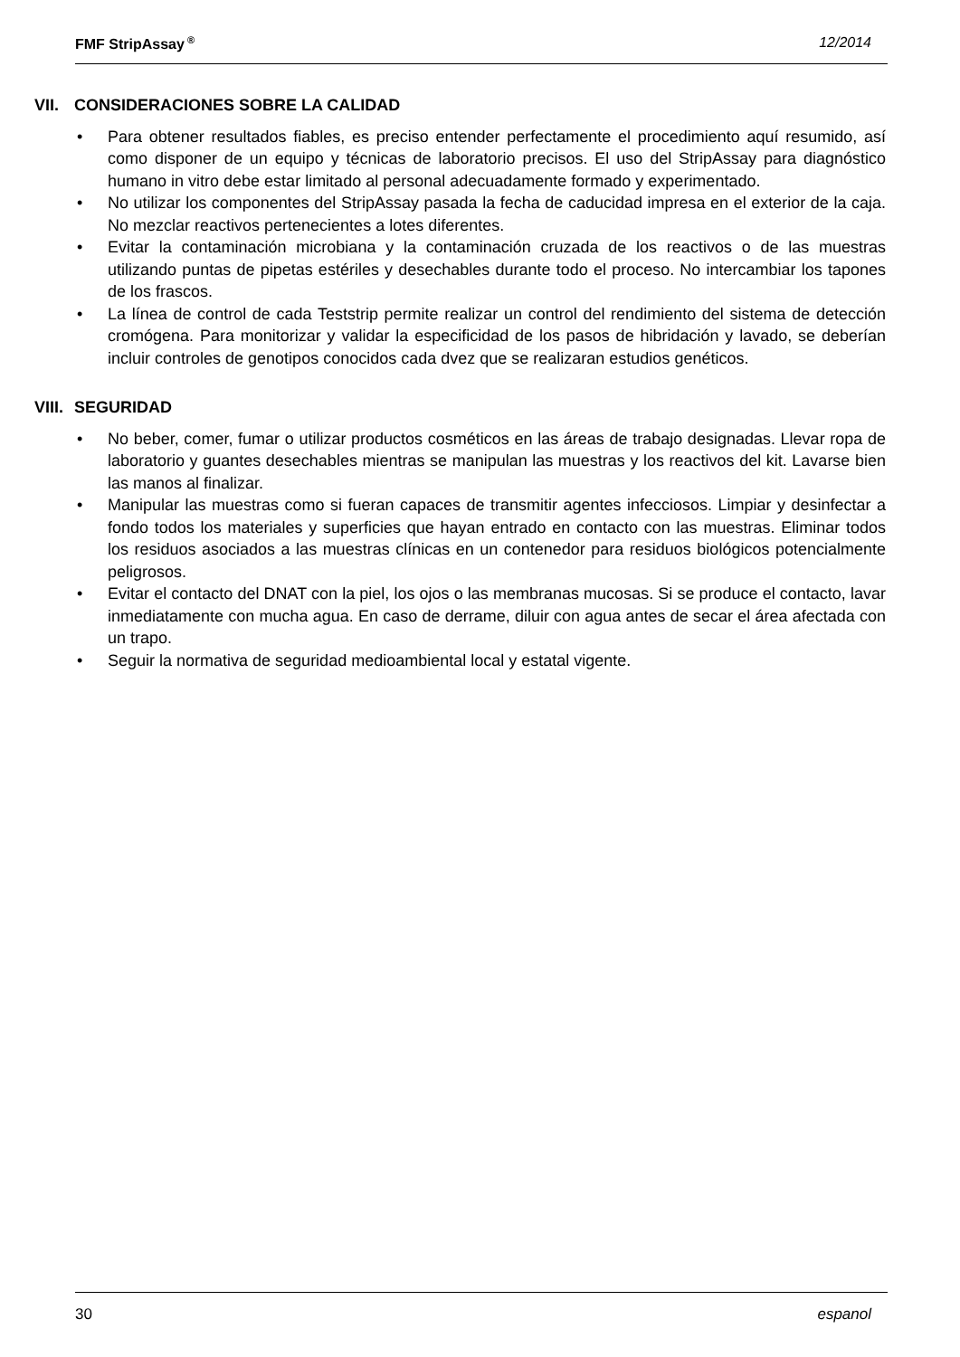FMF StripAssay<sup>®</sup> 12/2014
VII. CONSIDERACIONES SOBRE LA CALIDAD
• Para obtener resultados fiables, es preciso entender perfectamente el procedimiento aquí resumido, así como disponer de un equipo y técnicas de laboratorio precisos. El uso del StripAssay para diagnóstico humano in vitro debe estar limitado al personal adecuadamente formado y experimentado.
• No utilizar los componentes del StripAssay pasada la fecha de caducidad impresa en el exterior de la caja. No mezclar reactivos pertenecientes a lotes diferentes.
• Evitar la contaminación microbiana y la contaminación cruzada de los reactivos o de las muestras utilizando puntas de pipetas estériles y desechables durante todo el proceso. No intercambiar los tapones de los frascos.
• La línea de control de cada Teststrip permite realizar un control del rendimiento del sistema de detección cromógena. Para monitorizar y validar la especificidad de los pasos de hibridación y lavado, se deberían incluir controles de genotipos conocidos cada dvez que se realizaran estudios genéticos.
VIII. SEGURIDAD
• No beber, comer, fumar o utilizar productos cosméticos en las áreas de trabajo designadas. Llevar ropa de laboratorio y guantes desechables mientras se manipulan las muestras y los reactivos del kit. Lavarse bien las manos al finalizar.
• Manipular las muestras como si fueran capaces de transmitir agentes infecciosos. Limpiar y desinfectar a fondo todos los materiales y superficies que hayan entrado en contacto con las muestras. Eliminar todos los residuos asociados a las muestras clínicas en un contenedor para residuos biológicos potencialmente peligrosos.
• Evitar el contacto del DNAT con la piel, los ojos o las membranas mucosas. Si se produce el contacto, lavar inmediatamente con mucha agua. En caso de derrame, diluir con agua antes de secar el área afectada con un trapo.
• Seguir la normativa de seguridad medioambiental local y estatal vigente.
30 espanol